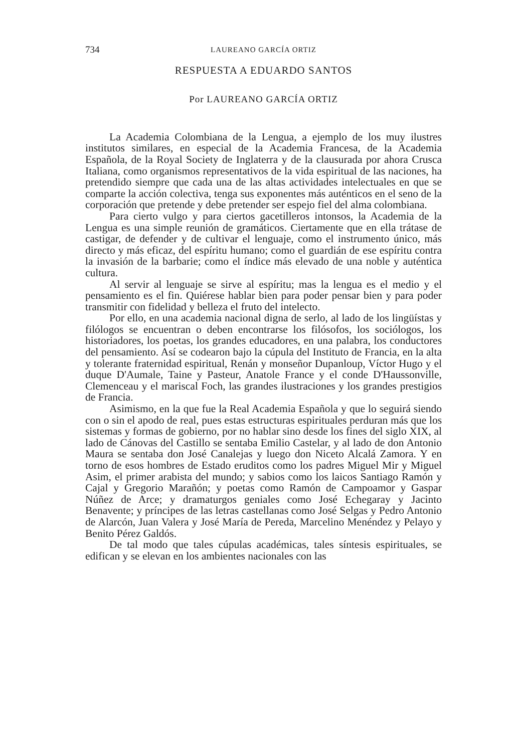734 LAUREANO GARCÍA ORTIZ
RESPUESTA A EDUARDO SANTOS
Por LAUREANO GARCÍA ORTIZ
La Academia Colombiana de la Lengua, a ejemplo de los muy ilustres institutos similares, en especial de la Academia Francesa, de la Academia Española, de la Royal Society de Inglaterra y de la clausurada por ahora Crusca Italiana, como organismos representativos de la vida espiritual de las naciones, ha pretendido siempre que cada una de las altas actividades intelectuales en que se comparte la acción colectiva, tenga sus exponentes más auténticos en el seno de la corporación que pretende y debe pretender ser espejo fiel del alma colombiana.
Para cierto vulgo y para ciertos gacetilleros intonsos, la Academia de la Lengua es una simple reunión de gramáticos. Ciertamente que en ella trátase de castigar, de defender y de cultivar el lenguaje, como el instrumento único, más directo y más eficaz, del espíritu humano; como el guardián de ese espíritu contra la invasión de la barbarie; como el índice más elevado de una noble y auténtica cultura.
Al servir al lenguaje se sirve al espíritu; mas la lengua es el medio y el pensamiento es el fin. Quiérese hablar bien para poder pensar bien y para poder transmitir con fidelidad y belleza el fruto del intelecto.
Por ello, en una academia nacional digna de serlo, al lado de los lingüístas y filólogos se encuentran o deben encontrarse los filósofos, los sociólogos, los historiadores, los poetas, los grandes educadores, en una palabra, los conductores del pensamiento. Así se codearon bajo la cúpula del Instituto de Francia, en la alta y tolerante fraternidad espiritual, Renán y monseñor Dupanloup, Víctor Hugo y el duque D'Aumale, Taine y Pasteur, Anatole France y el conde D'Haussonville, Clemenceau y el mariscal Foch, las grandes ilustraciones y los grandes prestigios de Francia.
Asimismo, en la que fue la Real Academia Española y que lo seguirá siendo con o sin el apodo de real, pues estas estructuras espirituales perduran más que los sistemas y formas de gobierno, por no hablar sino desde los fines del siglo XIX, al lado de Cánovas del Castillo se sentaba Emilio Castelar, y al lado de don Antonio Maura se sentaba don José Canalejas y luego don Niceto Alcalá Zamora. Y en torno de esos hombres de Estado eruditos como los padres Miguel Mir y Miguel Asim, el primer arabista del mundo; y sabios como los laicos Santiago Ramón y Cajal y Gregorio Marañón; y poetas como Ramón de Campoamor y Gaspar Núñez de Arce; y dramaturgos geniales como José Echegaray y Jacinto Benavente; y príncipes de las letras castellanas como José Selgas y Pedro Antonio de Alarcón, Juan Valera y José María de Pereda, Marcelino Menéndez y Pelayo y Benito Pérez Galdós.
De tal modo que tales cúpulas académicas, tales síntesis espirituales, se edifican y se elevan en los ambientes nacionales con las